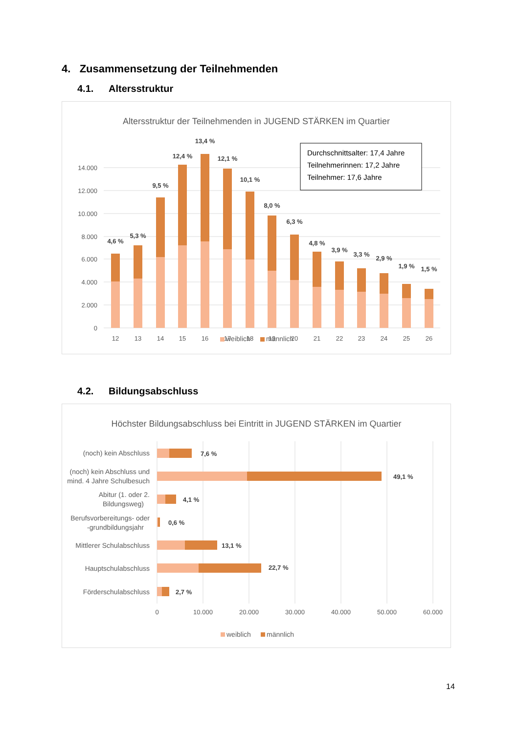4. Zusammensetzung der Teilnehmenden
4.1. Altersstruktur
Altersstruktur der Teilnehmenden in JUGEND STÄRKEN im Quartier
14.000
12.000
10.000
8.000
6.000
4.000
2.000
0
4,6 %
5,3 %
9,5 %
12,4 %
13,4 %
12,1 %
10,1 %
8,0 %
6,3 %
4,8 %
3,9 %
3,3 %
2,9 %
1,9 %
1,5 %
12
13
14
15
16
17
18
19
20
21
22
23
24
25
26
Durchschnittsalter: 17,4 Jahre
Teilnehmerinnen: 17,2 Jahre
Teilnehmer: 17,6 Jahre
weiblich
männlich
4.2. Bildungsabschluss
Höchster Bildungsabschluss bei Eintritt in JUGEND STÄRKEN im Quartier
(noch) kein Abschluss
(noch) kein Abschluss und
mind. 4 Jahre Schulbesuch
Abitur (1. oder 2.
Bildungsweg)
Berufsvorbereitungs- oder
-grundbildungsjahr
Mittlerer Schulabschluss
Hauptschulabschluss
Förderschulabschluss
7,6 %
49,1 %
4,1 %
0,6 %
13,1 %
22,7 %
2,7 %
0
10.000
20.000
30.000
40.000
50.000
60.000
weiblich
männlich
14